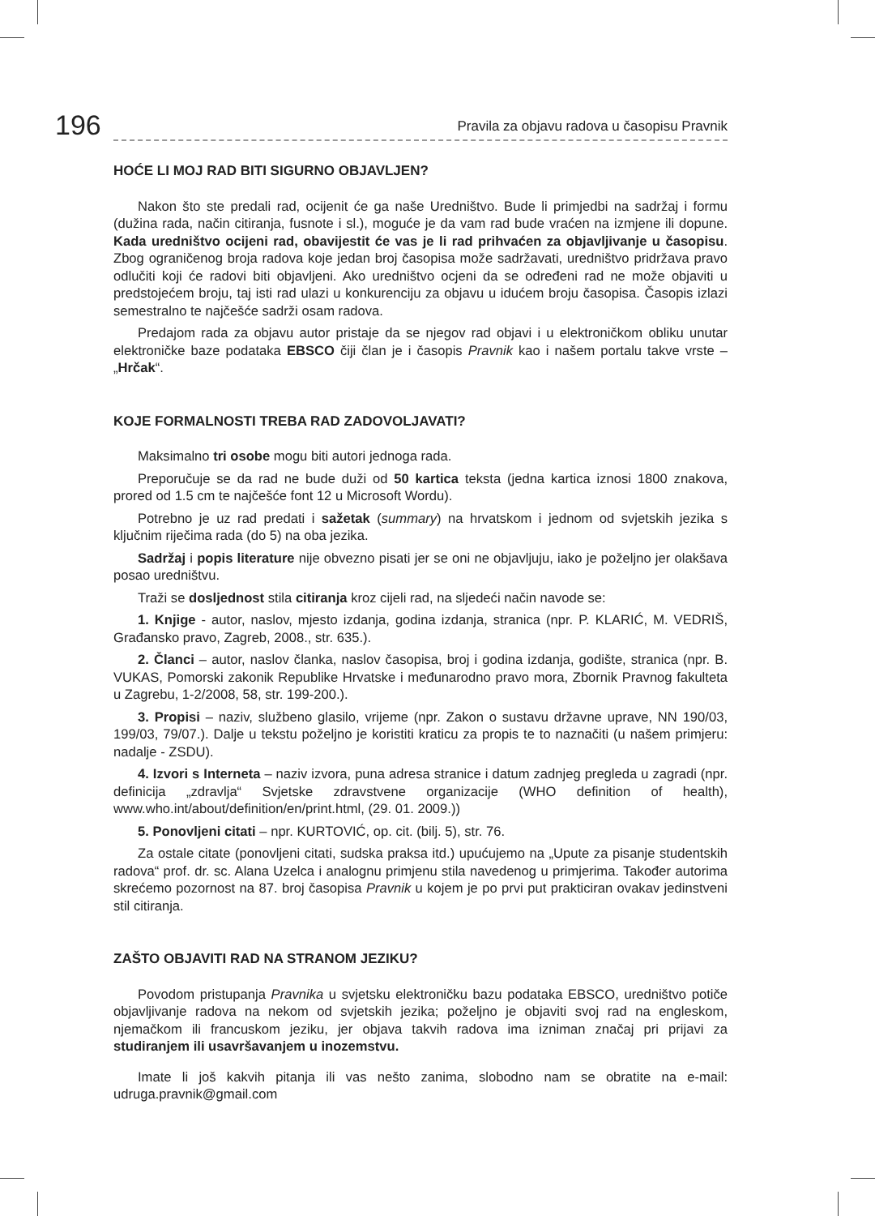196
Pravila za objavu radova u časopisu Pravnik
HOĆE LI MOJ RAD BITI SIGURNO OBJAVLJEN?
Nakon što ste predali rad, ocijenit će ga naše Uredništvo. Bude li primjedbi na sadržaj i formu (dužina rada, način citiranja, fusnote i sl.), moguće je da vam rad bude vraćen na izmjene ili dopune. Kada uredništvo ocijeni rad, obavijestit će vas je li rad prihvaćen za objavljivanje u časopisu. Zbog ograničenog broja radova koje jedan broj časopisa može sadržavati, uredništvo pridržava pravo odlučiti koji će radovi biti objavljeni. Ako uredništvo ocjeni da se određeni rad ne može objaviti u predstojećem broju, taj isti rad ulazi u konkurenciju za objavu u idućem broju časopisa. Časopis izlazi semestralno te najčešće sadrži osam radova.
Predajom rada za objavu autor pristaje da se njegov rad objavi i u elektroničkom obliku unutar elektroničke baze podataka EBSCO čiji član je i časopis Pravnik kao i našem portalu takve vrste – „Hrčak“.
KOJE FORMALNOSTI TREBA RAD ZADOVOLJAVATI?
Maksimalno tri osobe mogu biti autori jednoga rada.
Preporučuje se da rad ne bude duži od 50 kartica teksta (jedna kartica iznosi 1800 znakova, prored od 1.5 cm te najčešće font 12 u Microsoft Wordu).
Potrebno je uz rad predati i sažetak (summary) na hrvatskom i jednom od svjetskih jezika s ključnim riječima rada (do 5) na oba jezika.
Sadržaj i popis literature nije obvezno pisati jer se oni ne objavljuju, iako je poželjno jer olakšava posao uredništvu.
Traži se dosljednost stila citiranja kroz cijeli rad, na sljedeći način navode se:
1. Knjige - autor, naslov, mjesto izdanja, godina izdanja, stranica (npr. P. KLARIĆ, M. VEDRIŠ, Građansko pravo, Zagreb, 2008., str. 635.).
2. Članci – autor, naslov članka, naslov časopisa, broj i godina izdanja, godište, stranica (npr. B. VUKAS, Pomorski zakonik Republike Hrvatske i međunarodno pravo mora, Zbornik Pravnog fakulteta u Zagrebu, 1-2/2008, 58, str. 199-200.).
3. Propisi – naziv, službeno glasilo, vrijeme (npr. Zakon o sustavu državne uprave, NN 190/03, 199/03, 79/07.). Dalje u tekstu poželjno je koristiti kraticu za propis te to naznačiti (u našem primjeru: nadalje - ZSDU).
4. Izvori s Interneta – naziv izvora, puna adresa stranice i datum zadnjeg pregleda u zagradi (npr. definicija „zdravlja“ Svjetske zdravstvene organizacije (WHO definition of health), www.who.int/about/definition/en/print.html, (29. 01. 2009.))
5. Ponovljeni citati – npr. KURTOVIĆ, op. cit. (bilj. 5), str. 76.
Za ostale citate (ponovljeni citati, sudska praksa itd.) upućujemo na „Upute za pisanje studentskih radova“ prof. dr. sc. Alana Uzelca i analognu primjenu stila navedenog u primjerima. Također autorima skrećemo pozornost na 87. broj časopisa Pravnik u kojem je po prvi put prakticiran ovakav jedinstveni stil citiranja.
ZAŠTO OBJAVITI RAD NA STRANOM JEZIKU?
Povodom pristupanja Pravnika u svjetsku elektroničku bazu podataka EBSCO, uredništvo potiče objavljivanje radova na nekom od svjetskih jezika; poželjno je objaviti svoj rad na engleskom, njemačkom ili francuskom jeziku, jer objava takvih radova ima izniman značaj pri prijavi za studiranjem ili usavršavanjem u inozemstvu.
Imate li još kakvih pitanja ili vas nešto zanima, slobodno nam se obratite na e-mail: udruga.pravnik@gmail.com